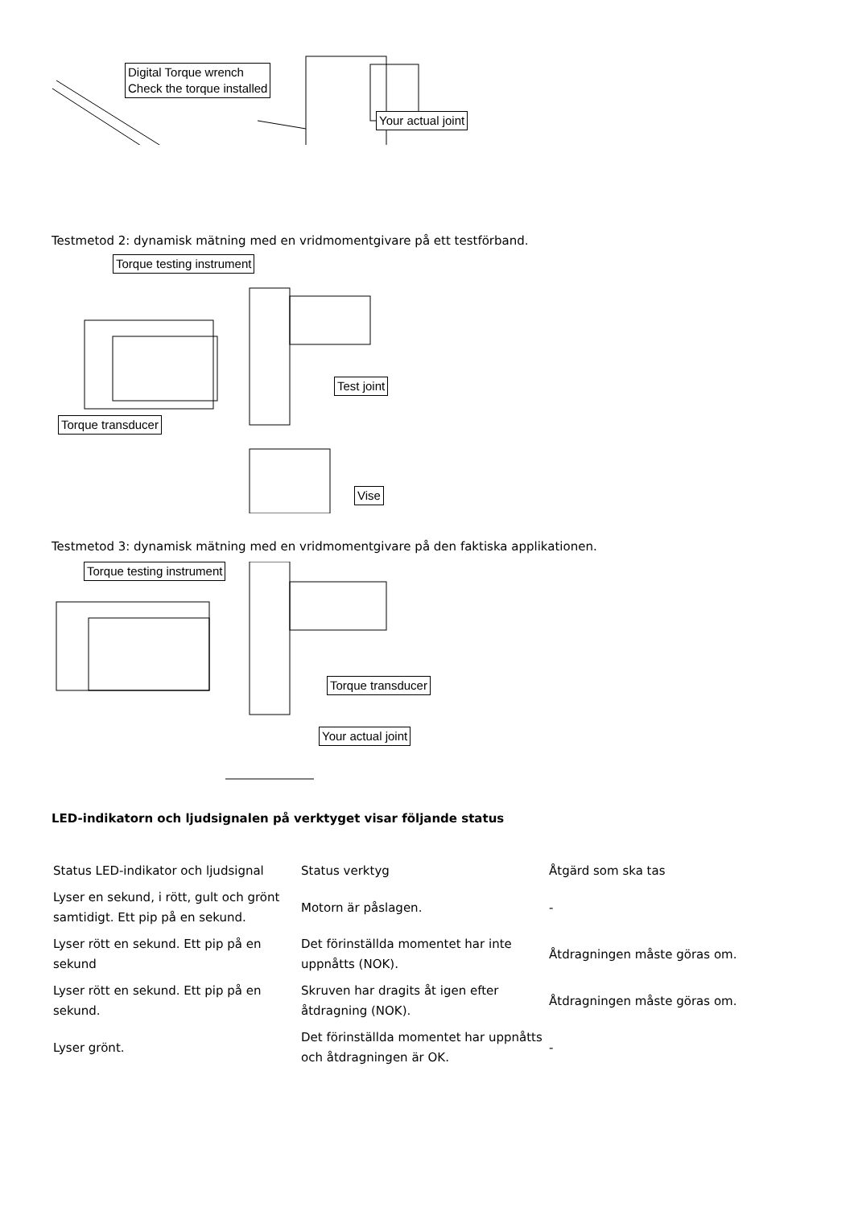Digital Torque wrench
Check the torque installed
Your actual joint
Testmetod 2: dynamisk mätning med en vridmomentgivare på ett testförband.
Torque testing instrument
Test joint
Torque transducer
Vise
Testmetod 3: dynamisk mätning med en vridmomentgivare på den faktiska applikationen.
Torque testing instrument
Torque transducer
Your actual joint
LED-indikatorn och ljudsignalen på verktyget visar följande status
| Status LED-indikator och ljudsignal | Status verktyg | Åtgärd som ska tas |
| Lyser en sekund, i rött, gult och grönt samtidigt. Ett pip på en sekund. | Motorn är påslagen. | - |
| Lyser rött en sekund. Ett pip på en sekund | Det förinställda momentet har inte uppnåtts (NOK). | Åtdragningen måste göras om. |
| Lyser rött en sekund. Ett pip på en sekund. | Skruven har dragits åt igen efter åtdragning (NOK). | Åtdragningen måste göras om. |
| Lyser grönt. | Det förinställda momentet har uppnåtts och åtdragningen är OK. | - |